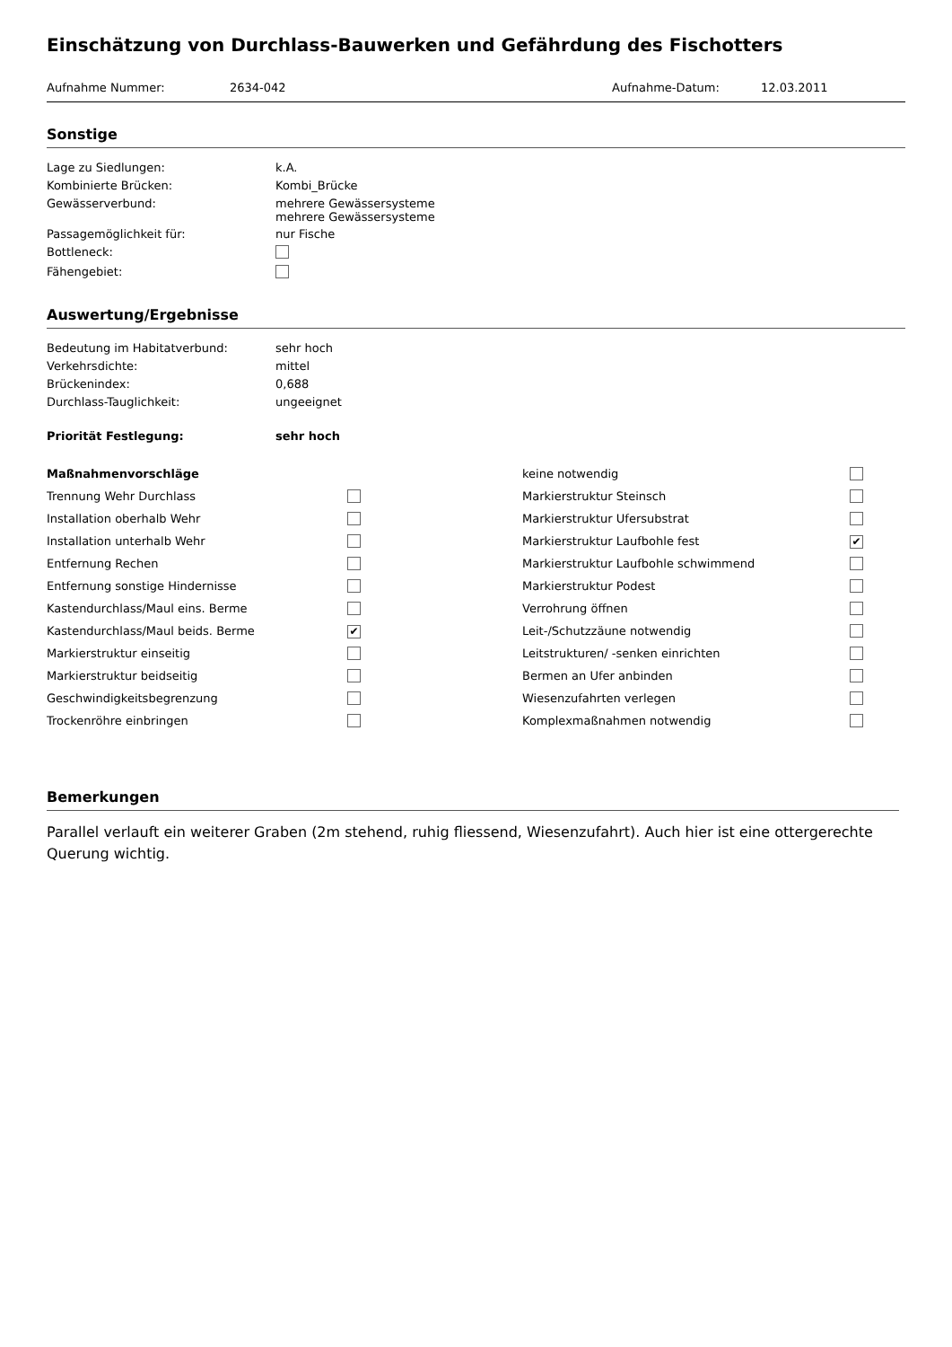Einschätzung von Durchlass-Bauwerken und Gefährdung des Fischotters
Aufnahme Nummer: 2634-042 Aufnahme-Datum: 12.03.2011
Sonstige
| Lage zu Siedlungen: | k.A. |
| Kombinierte Brücken: | Kombi_Brücke |
| Gewässerverbund: | mehrere Gewässersysteme mehrere Gewässersysteme |
| Passagemöglichkeit für: | nur Fische |
| Bottleneck: | |
| Fähengebiet: | |
Auswertung/Ergebnisse
| Bedeutung im Habitatverbund: | sehr hoch |
| Verkehrsdichte: | mittel |
| Brückenindex: | 0,688 |
| Durchlass-Tauglichkeit: | ungeeignet |
| Priorität Festlegung: | sehr hoch |
| Maßnahmenvorschläge | | keine notwendig | |
| Trennung Wehr Durchlass | | Markierstruktur Steinsch | |
| Installation oberhalb Wehr | | Markierstruktur Ufersubstrat | |
| Installation unterhalb Wehr | | Markierstruktur Laufbohle fest | ✔ |
| Entfernung Rechen | | Markierstruktur Laufbohle schwimmend | |
| Entfernung sonstige Hindernisse | | Markierstruktur Podest | |
| Kastendurchlass/Maul eins. Berme | | Verrohrung öffnen | |
| Kastendurchlass/Maul beids. Berme | ✔ | Leit-/Schutzzäune notwendig | |
| Markierstruktur einseitig | | Leitstrukturen/ -senken einrichten | |
| Markierstruktur beidseitig | | Bermen an Ufer anbinden | |
| Geschwindigkeitsbegrenzung | | Wiesenzufahrten verlegen | |
| Trockenröhre einbringen | | Komplexmaßnahmen notwendig | |
Bemerkungen
Parallel verlauft ein weiterer Graben (2m stehend, ruhig fliessend, Wiesenzufahrt). Auch hier ist eine ottergerechte Querung wichtig.